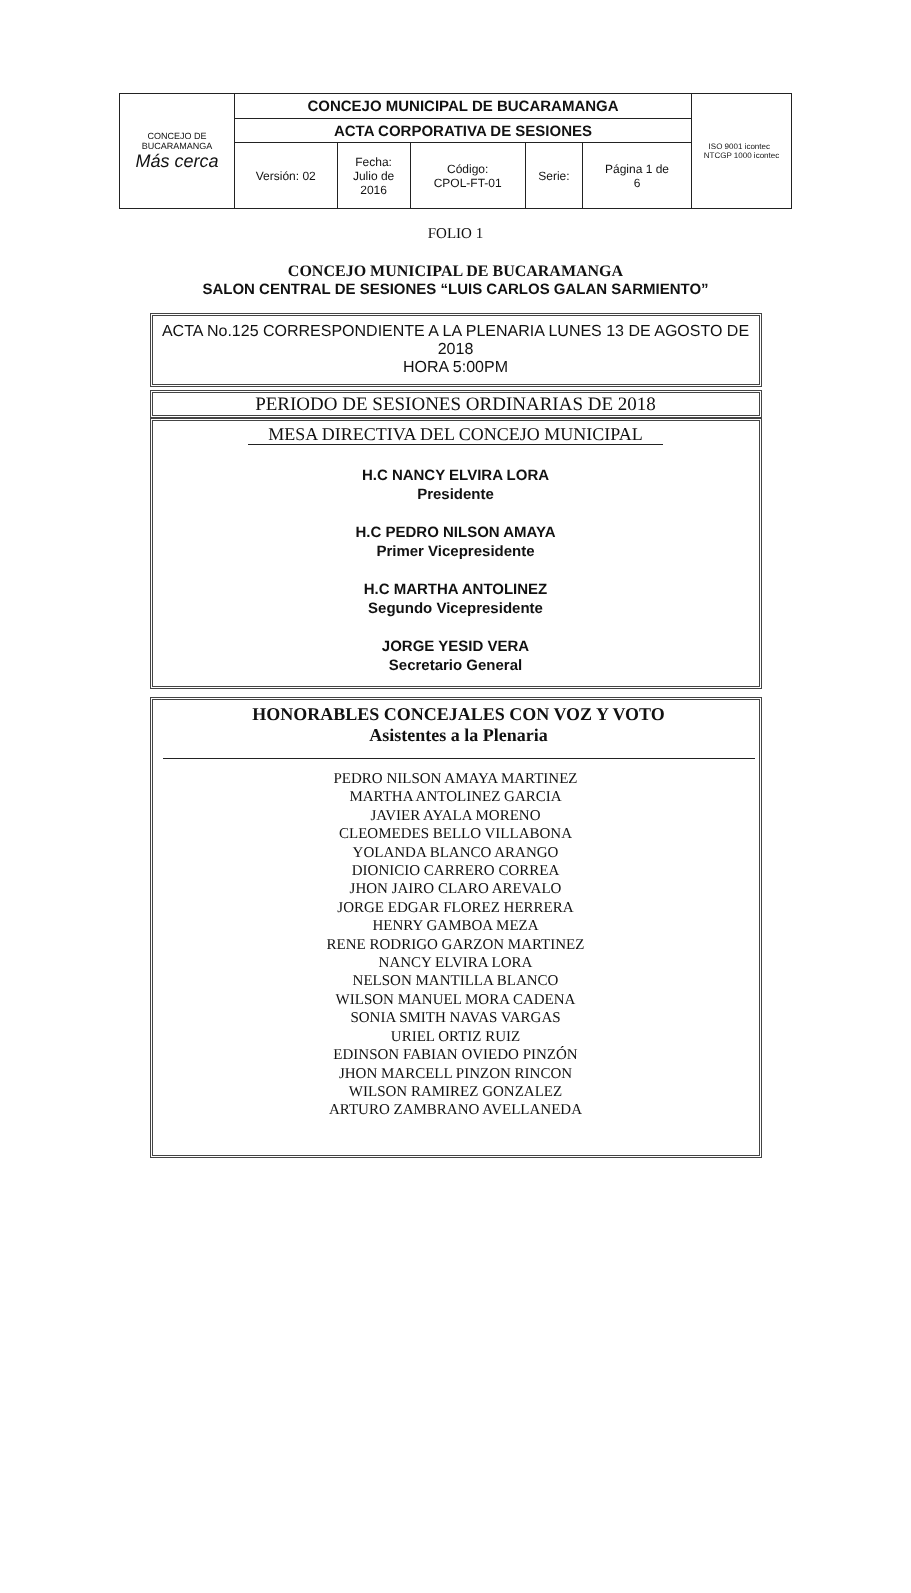| CONCEJO DE BUCARAMANGA Más cerca | CONCEJO MUNICIPAL DE BUCARAMANGA | | | | | ISO 9001 icontec NTCGP 1000 icontec |
| | ACTA CORPORATIVA DE SESIONES | | | | | |
| | Versión: 02 | Fecha: Julio de 2016 | Código: CPOL-FT-01 | Serie: | Página 1 de 6 | |
FOLIO 1
CONCEJO MUNICIPAL DE BUCARAMANGA
SALON CENTRAL DE SESIONES “LUIS CARLOS GALAN SARMIENTO”
ACTA No.125 CORRESPONDIENTE A LA PLENARIA LUNES 13 DE AGOSTO DE 2018
HORA 5:00PM
PERIODO DE SESIONES ORDINARIAS DE 2018
MESA DIRECTIVA DEL CONCEJO MUNICIPAL
H.C NANCY ELVIRA LORA
Presidente
H.C PEDRO NILSON AMAYA
Primer Vicepresidente
H.C MARTHA ANTOLINEZ
Segundo Vicepresidente
JORGE YESID VERA
Secretario General
HONORABLES CONCEJALES CON VOZ Y VOTO
Asistentes a la Plenaria
PEDRO NILSON AMAYA MARTINEZ
MARTHA ANTOLINEZ GARCIA
JAVIER AYALA MORENO
CLEOMEDES BELLO VILLABONA
YOLANDA BLANCO ARANGO
DIONICIO CARRERO CORREA
JHON JAIRO CLARO AREVALO
JORGE EDGAR FLOREZ HERRERA
HENRY GAMBOA MEZA
RENE RODRIGO GARZON MARTINEZ
NANCY ELVIRA LORA
NELSON MANTILLA BLANCO
WILSON MANUEL MORA CADENA
SONIA SMITH NAVAS VARGAS
URIEL ORTIZ RUIZ
EDINSON FABIAN OVIEDO PINZÓN
JHON MARCELL PINZON RINCON
WILSON RAMIREZ GONZALEZ
ARTURO ZAMBRANO AVELLANEDA